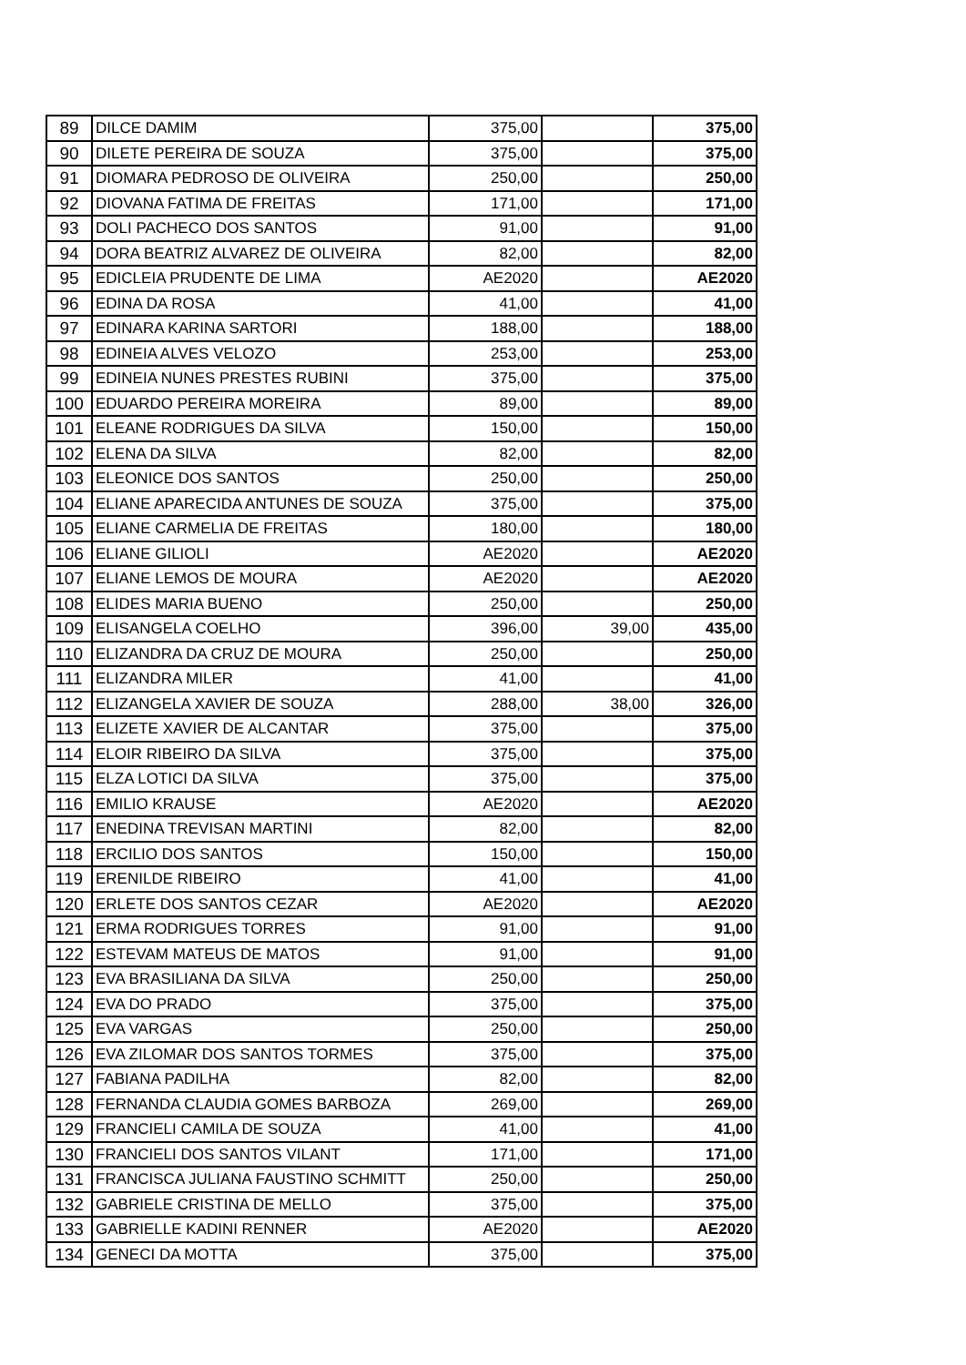| 89 | DILCE DAMIM | 375,00 | | 375,00 |
| 90 | DILETE PEREIRA DE SOUZA | 375,00 | | 375,00 |
| 91 | DIOMARA PEDROSO DE OLIVEIRA | 250,00 | | 250,00 |
| 92 | DIOVANA FATIMA DE FREITAS | 171,00 | | 171,00 |
| 93 | DOLI PACHECO DOS SANTOS | 91,00 | | 91,00 |
| 94 | DORA BEATRIZ ALVAREZ DE OLIVEIRA | 82,00 | | 82,00 |
| 95 | EDICLEIA PRUDENTE DE LIMA | AE2020 | | AE2020 |
| 96 | EDINA DA ROSA | 41,00 | | 41,00 |
| 97 | EDINARA KARINA SARTORI | 188,00 | | 188,00 |
| 98 | EDINEIA ALVES VELOZO | 253,00 | | 253,00 |
| 99 | EDINEIA NUNES PRESTES RUBINI | 375,00 | | 375,00 |
| 100 | EDUARDO PEREIRA MOREIRA | 89,00 | | 89,00 |
| 101 | ELEANE RODRIGUES DA SILVA | 150,00 | | 150,00 |
| 102 | ELENA DA SILVA | 82,00 | | 82,00 |
| 103 | ELEONICE DOS SANTOS | 250,00 | | 250,00 |
| 104 | ELIANE APARECIDA ANTUNES DE SOUZA | 375,00 | | 375,00 |
| 105 | ELIANE CARMELIA DE FREITAS | 180,00 | | 180,00 |
| 106 | ELIANE GILIOLI | AE2020 | | AE2020 |
| 107 | ELIANE LEMOS DE MOURA | AE2020 | | AE2020 |
| 108 | ELIDES MARIA BUENO | 250,00 | | 250,00 |
| 109 | ELISANGELA COELHO | 396,00 | 39,00 | 435,00 |
| 110 | ELIZANDRA DA CRUZ DE MOURA | 250,00 | | 250,00 |
| 111 | ELIZANDRA MILER | 41,00 | | 41,00 |
| 112 | ELIZANGELA XAVIER DE SOUZA | 288,00 | 38,00 | 326,00 |
| 113 | ELIZETE XAVIER DE ALCANTAR | 375,00 | | 375,00 |
| 114 | ELOIR RIBEIRO DA SILVA | 375,00 | | 375,00 |
| 115 | ELZA LOTICI DA SILVA | 375,00 | | 375,00 |
| 116 | EMILIO KRAUSE | AE2020 | | AE2020 |
| 117 | ENEDINA TREVISAN MARTINI | 82,00 | | 82,00 |
| 118 | ERCILIO DOS SANTOS | 150,00 | | 150,00 |
| 119 | ERENILDE RIBEIRO | 41,00 | | 41,00 |
| 120 | ERLETE DOS SANTOS CEZAR | AE2020 | | AE2020 |
| 121 | ERMA RODRIGUES TORRES | 91,00 | | 91,00 |
| 122 | ESTEVAM MATEUS DE MATOS | 91,00 | | 91,00 |
| 123 | EVA BRASILIANA DA SILVA | 250,00 | | 250,00 |
| 124 | EVA DO PRADO | 375,00 | | 375,00 |
| 125 | EVA VARGAS | 250,00 | | 250,00 |
| 126 | EVA ZILOMAR DOS SANTOS TORMES | 375,00 | | 375,00 |
| 127 | FABIANA PADILHA | 82,00 | | 82,00 |
| 128 | FERNANDA CLAUDIA GOMES BARBOZA | 269,00 | | 269,00 |
| 129 | FRANCIELI CAMILA DE SOUZA | 41,00 | | 41,00 |
| 130 | FRANCIELI DOS SANTOS VILANT | 171,00 | | 171,00 |
| 131 | FRANCISCA JULIANA FAUSTINO SCHMITT | 250,00 | | 250,00 |
| 132 | GABRIELE CRISTINA DE MELLO | 375,00 | | 375,00 |
| 133 | GABRIELLE KADINI RENNER | AE2020 | | AE2020 |
| 134 | GENECI DA MOTTA | 375,00 | | 375,00 |